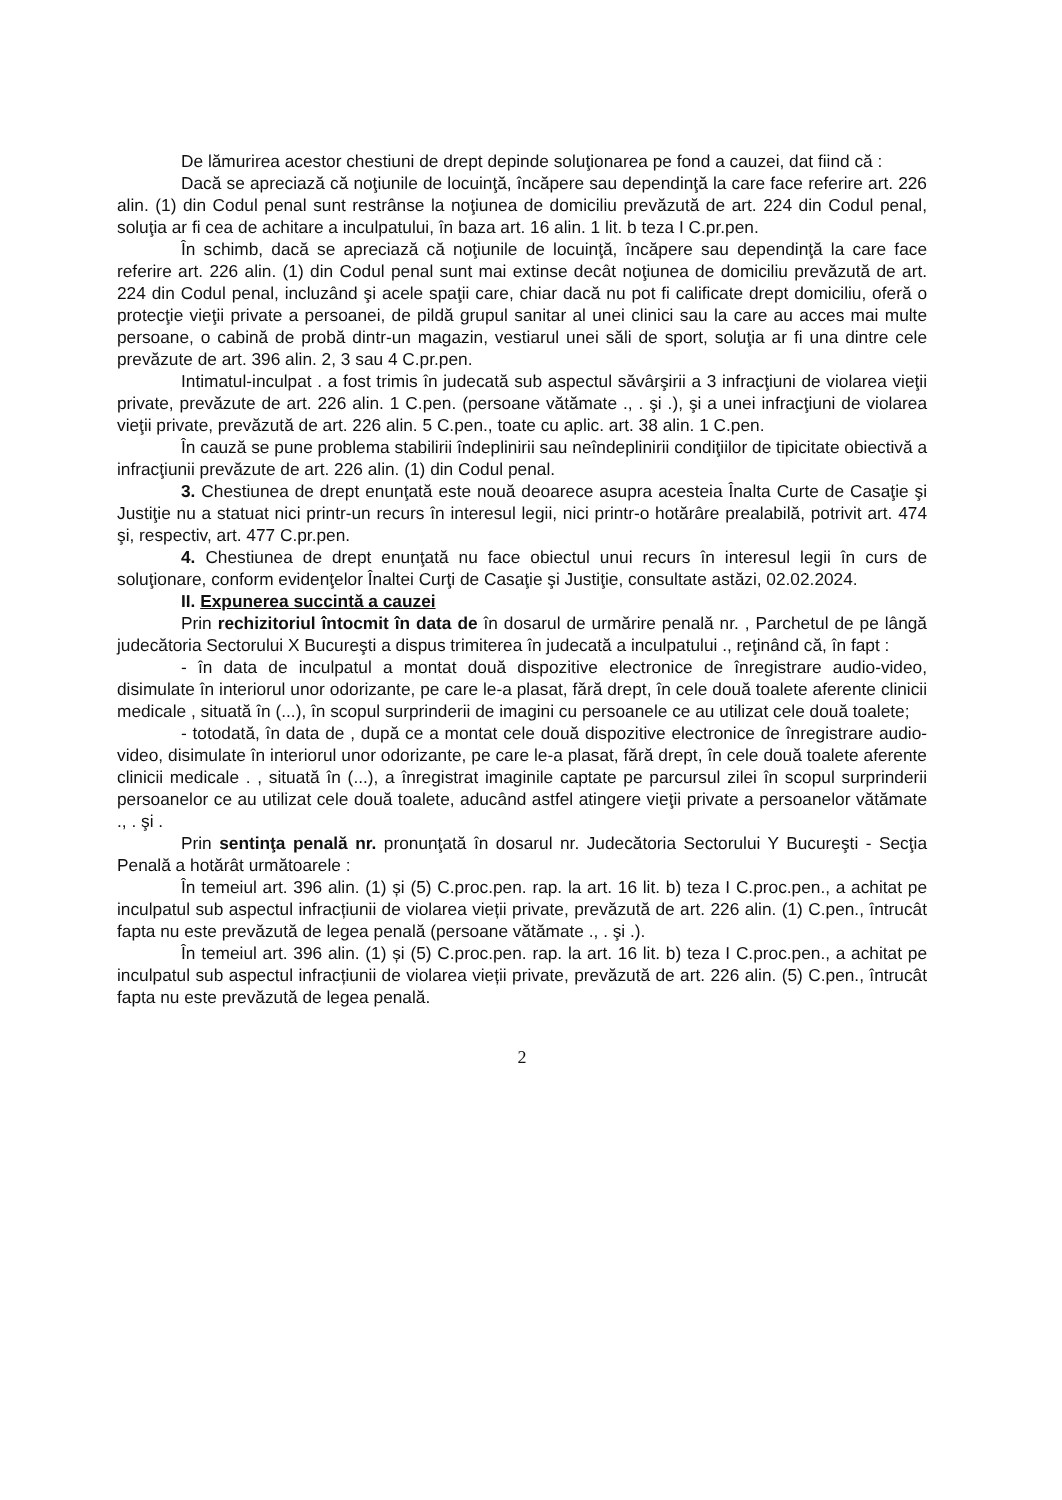De lămurirea acestor chestiuni de drept depinde soluţionarea pe fond a cauzei, dat fiind că :
Dacă se apreciază că noţiunile de locuinţă, încăpere sau dependinţă la care face referire art. 226 alin. (1) din Codul penal sunt restrânse la noţiunea de domiciliu prevăzută de art. 224 din Codul penal, soluţia ar fi cea de achitare a inculpatului, în baza art. 16 alin. 1 lit. b teza I C.pr.pen.
În schimb, dacă se apreciază că noţiunile de locuinţă, încăpere sau dependinţă la care face referire art. 226 alin. (1) din Codul penal sunt mai extinse decât noţiunea de domiciliu prevăzută de art. 224 din Codul penal, incluzând şi acele spaţii care, chiar dacă nu pot fi calificate drept domiciliu, oferă o protecţie vieţii private a persoanei, de pildă grupul sanitar al unei clinici sau la care au acces mai multe persoane, o cabină de probă dintr-un magazin, vestiarul unei săli de sport, soluţia ar fi una dintre cele prevăzute de art. 396 alin. 2, 3 sau 4 C.pr.pen.
Intimatul-inculpat . a fost trimis în judecată sub aspectul săvârşirii a 3 infracţiuni de violarea vieţii private, prevăzute de art. 226 alin. 1 C.pen. (persoane vătămate ., . şi .), şi a unei infracţiuni de violarea vieţii private, prevăzută de art. 226 alin. 5 C.pen., toate cu aplic. art. 38 alin. 1 C.pen.
În cauză se pune problema stabilirii îndeplinirii sau neîndeplinirii condiţiilor de tipicitate obiectivă a infracţiunii prevăzute de art. 226 alin. (1) din Codul penal.
3. Chestiunea de drept enunţată este nouă deoarece asupra acesteia Înalta Curte de Casaţie şi Justiţie nu a statuat nici printr-un recurs în interesul legii, nici printr-o hotărâre prealabilă, potrivit art. 474 şi, respectiv, art. 477 C.pr.pen.
4. Chestiunea de drept enunţată nu face obiectul unui recurs în interesul legii în curs de soluţionare, conform evidenţelor Înaltei Curţi de Casaţie şi Justiţie, consultate astăzi, 02.02.2024.
II. Expunerea succintă a cauzei
Prin rechizitoriul întocmit în data de în dosarul de urmărire penală nr. , Parchetul de pe lângă judecătoria Sectorului X Bucureşti a dispus trimiterea în judecată a inculpatului ., reţinând că, în fapt :
- în data de inculpatul a montat două dispozitive electronice de înregistrare audio-video, disimulate în interiorul unor odorizante, pe care le-a plasat, fără drept, în cele două toalete aferente clinicii medicale , situată în (...), în scopul surprinderii de imagini cu persoanele ce au utilizat cele două toalete;
- totodată, în data de , după ce a montat cele două dispozitive electronice de înregistrare audio-video, disimulate în interiorul unor odorizante, pe care le-a plasat, fără drept, în cele două toalete aferente clinicii medicale . , situată în (...), a înregistrat imaginile captate pe parcursul zilei în scopul surprinderii persoanelor ce au utilizat cele două toalete, aducând astfel atingere vieţii private a persoanelor vătămate ., . şi .
Prin sentinţa penală nr. pronunţată în dosarul nr. Judecătoria Sectorului Y Bucureşti - Secţia Penală a hotărât următoarele :
În temeiul art. 396 alin. (1) și (5) C.proc.pen. rap. la art. 16 lit. b) teza I C.proc.pen., a achitat pe inculpatul sub aspectul infracțiunii de violarea vieții private, prevăzută de art. 226 alin. (1) C.pen., întrucât fapta nu este prevăzută de legea penală (persoane vătămate ., . şi .).
În temeiul art. 396 alin. (1) și (5) C.proc.pen. rap. la art. 16 lit. b) teza I C.proc.pen., a achitat pe inculpatul sub aspectul infracțiunii de violarea vieții private, prevăzută de art. 226 alin. (5) C.pen., întrucât fapta nu este prevăzută de legea penală.
2